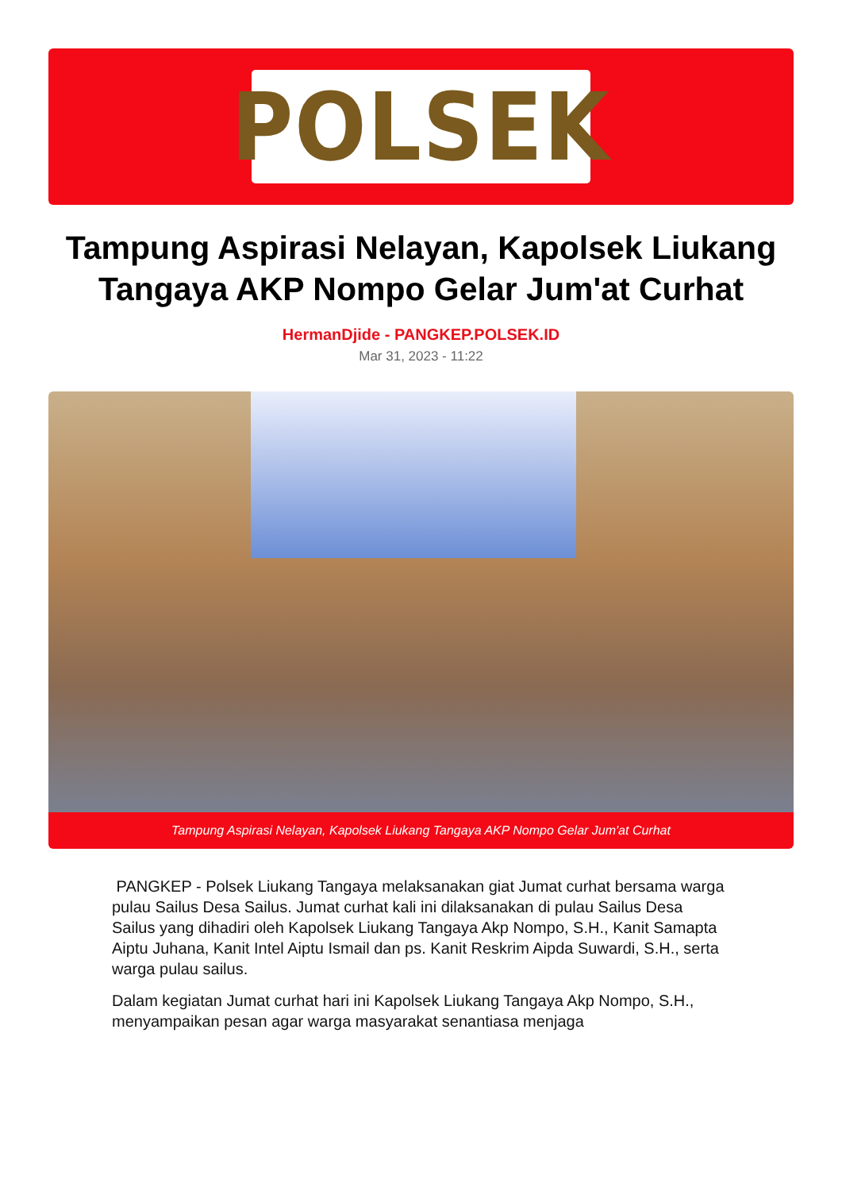POLSEK
Tampung Aspirasi Nelayan, Kapolsek Liukang Tangaya AKP Nompo Gelar Jum'at Curhat
HermanDjide - PANGKEP.POLSEK.ID
Mar 31, 2023 - 11:22
Tampung Aspirasi Nelayan, Kapolsek Liukang Tangaya AKP Nompo Gelar Jum'at Curhat
PANGKEP - Polsek Liukang Tangaya melaksanakan giat Jumat curhat bersama warga pulau Sailus Desa Sailus. Jumat curhat kali ini dilaksanakan di pulau Sailus Desa Sailus yang dihadiri oleh Kapolsek Liukang Tangaya Akp Nompo, S.H., Kanit Samapta Aiptu Juhana, Kanit Intel Aiptu Ismail dan ps. Kanit Reskrim Aipda Suwardi, S.H., serta warga pulau sailus.
Dalam kegiatan Jumat curhat hari ini Kapolsek Liukang Tangaya Akp Nompo, S.H., menyampaikan pesan agar warga masyarakat senantiasa menjaga